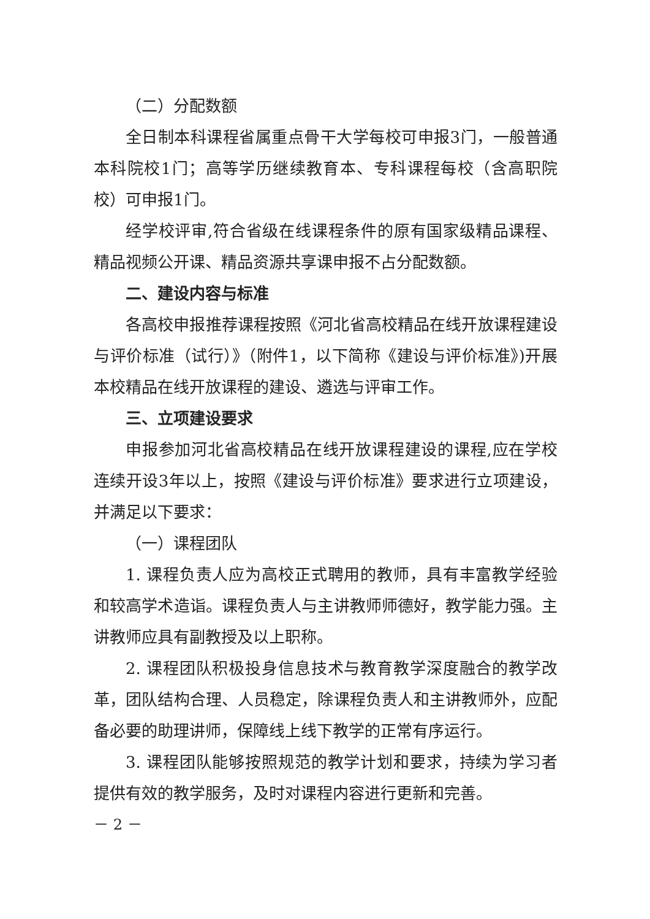（二）分配数额
全日制本科课程省属重点骨干大学每校可申报3门，一般普通本科院校1门；高等学历继续教育本、专科课程每校（含高职院校）可申报1门。
经学校评审,符合省级在线课程条件的原有国家级精品课程、精品视频公开课、精品资源共享课申报不占分配数额。
二、建设内容与标准
各高校申报推荐课程按照《河北省高校精品在线开放课程建设与评价标准（试行）》（附件1，以下简称《建设与评价标准》)开展本校精品在线开放课程的建设、遴选与评审工作。
三、立项建设要求
申报参加河北省高校精品在线开放课程建设的课程,应在学校连续开设3年以上，按照《建设与评价标准》要求进行立项建设，并满足以下要求：
（一）课程团队
1. 课程负责人应为高校正式聘用的教师，具有丰富教学经验和较高学术造诣。课程负责人与主讲教师师德好，教学能力强。主讲教师应具有副教授及以上职称。
2. 课程团队积极投身信息技术与教育教学深度融合的教学改革，团队结构合理、人员稳定，除课程负责人和主讲教师外，应配备必要的助理讲师，保障线上线下教学的正常有序运行。
3. 课程团队能够按照规范的教学计划和要求，持续为学习者提供有效的教学服务，及时对课程内容进行更新和完善。
－ 2 －